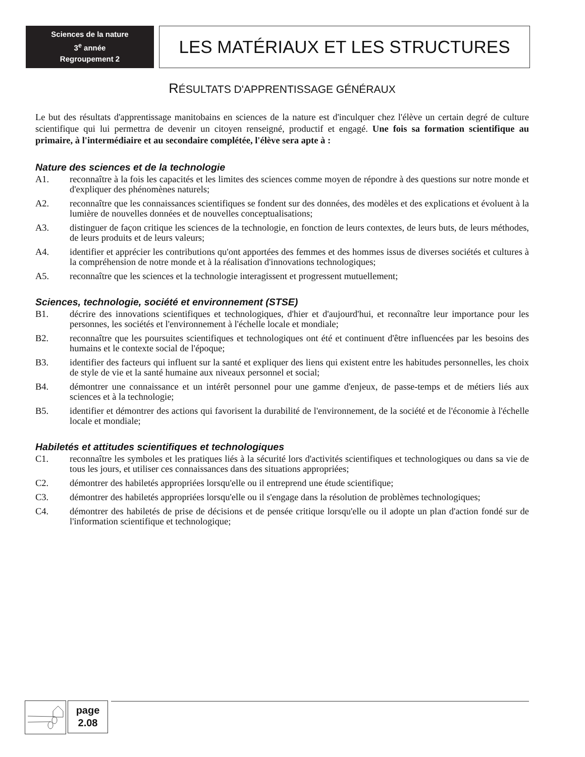Sciences de la nature
3<sup>e</sup> année
Regroupement 2
LES MATÉRIAUX ET LES STRUCTURES
RÉSULTATS D'APPRENTISSAGE GÉNÉRAUX
Le but des résultats d'apprentissage manitobains en sciences de la nature est d'inculquer chez l'élève un certain degré de culture scientifique qui lui permettra de devenir un citoyen renseigné, productif et engagé. Une fois sa formation scientifique au primaire, à l'intermédiaire et au secondaire complétée, l'élève sera apte à :
Nature des sciences et de la technologie
A1. reconnaître à la fois les capacités et les limites des sciences comme moyen de répondre à des questions sur notre monde et d'expliquer des phénomènes naturels;
A2. reconnaître que les connaissances scientifiques se fondent sur des données, des modèles et des explications et évoluent à la lumière de nouvelles données et de nouvelles conceptualisations;
A3. distinguer de façon critique les sciences de la technologie, en fonction de leurs contextes, de leurs buts, de leurs méthodes, de leurs produits et de leurs valeurs;
A4. identifier et apprécier les contributions qu'ont apportées des femmes et des hommes issus de diverses sociétés et cultures à la compréhension de notre monde et à la réalisation d'innovations technologiques;
A5. reconnaître que les sciences et la technologie interagissent et progressent mutuellement;
Sciences, technologie, société et environnement (STSE)
B1. décrire des innovations scientifiques et technologiques, d'hier et d'aujourd'hui, et reconnaître leur importance pour les personnes, les sociétés et l'environnement à l'échelle locale et mondiale;
B2. reconnaître que les poursuites scientifiques et technologiques ont été et continuent d'être influencées par les besoins des humains et le contexte social de l'époque;
B3. identifier des facteurs qui influent sur la santé et expliquer des liens qui existent entre les habitudes personnelles, les choix de style de vie et la santé humaine aux niveaux personnel et social;
B4. démontrer une connaissance et un intérêt personnel pour une gamme d'enjeux, de passe-temps et de métiers liés aux sciences et à la technologie;
B5. identifier et démontrer des actions qui favorisent la durabilité de l'environnement, de la société et de l'économie à l'échelle locale et mondiale;
Habiletés et attitudes scientifiques et technologiques
C1. reconnaître les symboles et les pratiques liés à la sécurité lors d'activités scientifiques et technologiques ou dans sa vie de tous les jours, et utiliser ces connaissances dans des situations appropriées;
C2. démontrer des habiletés appropriées lorsqu'elle ou il entreprend une étude scientifique;
C3. démontrer des habiletés appropriées lorsqu'elle ou il s'engage dans la résolution de problèmes technologiques;
C4. démontrer des habiletés de prise de décisions et de pensée critique lorsqu'elle ou il adopte un plan d'action fondé sur de l'information scientifique et technologique;
page
2.08